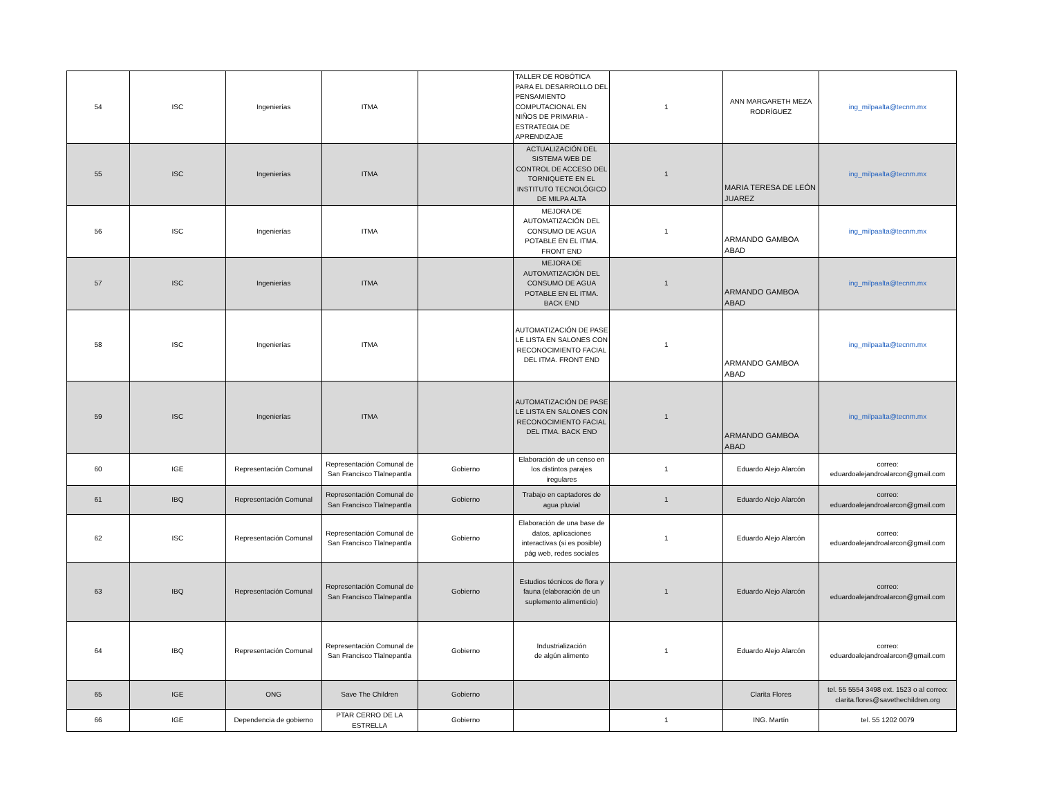| 54 | ISC | Ingenierías | ITMA | | TALLER DE ROBÓTICA PARA EL DESARROLLO DEL PENSAMIENTO COMPUTACIONAL EN NIÑOS DE PRIMARIA - ESTRATEGIA DE APRENDIZAJE | 1 | ANN MARGARETH MEZA RODRÍGUEZ | ing_milpaalta@tecnm.mx |
| 55 | ISC | Ingenierías | ITMA | | ACTUALIZACIÓN DEL SISTEMA WEB DE CONTROL DE ACCESO DEL TORNIQUETE EN EL INSTITUTO TECNOLÓGICO DE MILPA ALTA | 1 | MARIA TERESA DE LEÓN JUAREZ | ing_milpaalta@tecnm.mx |
| 56 | ISC | Ingenierías | ITMA | | MEJORA DE AUTOMATIZACIÓN DEL CONSUMO DE AGUA POTABLE EN EL ITMA. FRONT END | 1 | ARMANDO GAMBOA ABAD | ing_milpaalta@tecnm.mx |
| 57 | ISC | Ingenierías | ITMA | | MEJORA DE AUTOMATIZACIÓN DEL CONSUMO DE AGUA POTABLE EN EL ITMA. BACK END | 1 | ARMANDO GAMBOA ABAD | ing_milpaalta@tecnm.mx |
| 58 | ISC | Ingenierías | ITMA | | AUTOMATIZACIÓN DE PASE LE LISTA EN SALONES CON RECONOCIMIENTO FACIAL DEL ITMA. FRONT END | 1 | ARMANDO GAMBOA ABAD | ing_milpaalta@tecnm.mx |
| 59 | ISC | Ingenierías | ITMA | | AUTOMATIZACIÓN DE PASE LE LISTA EN SALONES CON RECONOCIMIENTO FACIAL DEL ITMA. BACK END | 1 | ARMANDO GAMBOA ABAD | ing_milpaalta@tecnm.mx |
| 60 | IGE | Representación Comunal | Representación Comunal de San Francisco Tlalnepantla | Gobierno | Elaboración de un censo en los distintos parajes iregulares | 1 | Eduardo Alejo Alarcón | correo: eduardoalejandroalarcon@gmail.com |
| 61 | IBQ | Representación Comunal | Representación Comunal de San Francisco Tlalnepantla | Gobierno | Trabajo en captadores de agua pluvial | 1 | Eduardo Alejo Alarcón | correo: eduardoalejandroalarcon@gmail.com |
| 62 | ISC | Representación Comunal | Representación Comunal de San Francisco Tlalnepantla | Gobierno | Elaboración de una base de datos, aplicaciones interactivas (si es posible) pág web, redes sociales | 1 | Eduardo Alejo Alarcón | correo: eduardoalejandroalarcon@gmail.com |
| 63 | IBQ | Representación Comunal | Representación Comunal de San Francisco Tlalnepantla | Gobierno | Estudios técnicos de flora y fauna (elaboración de un suplemento alimenticio) | 1 | Eduardo Alejo Alarcón | correo: eduardoalejandroalarcon@gmail.com |
| 64 | IBQ | Representación Comunal | Representación Comunal de San Francisco Tlalnepantla | Gobierno | Industrialización de algún alimento | 1 | Eduardo Alejo Alarcón | correo: eduardoalejandroalarcon@gmail.com |
| 65 | IGE | ONG | Save The Children | Gobierno | | | Clarita Flores | tel. 55 5554 3498 ext. 1523 o al correo: clarita.flores@savethechildren.org |
| 66 | IGE | Dependencia de gobierno | PTAR CERRO DE LA ESTRELLA | Gobierno | | 1 | ING. Martín | tel. 55 1202 0079 |